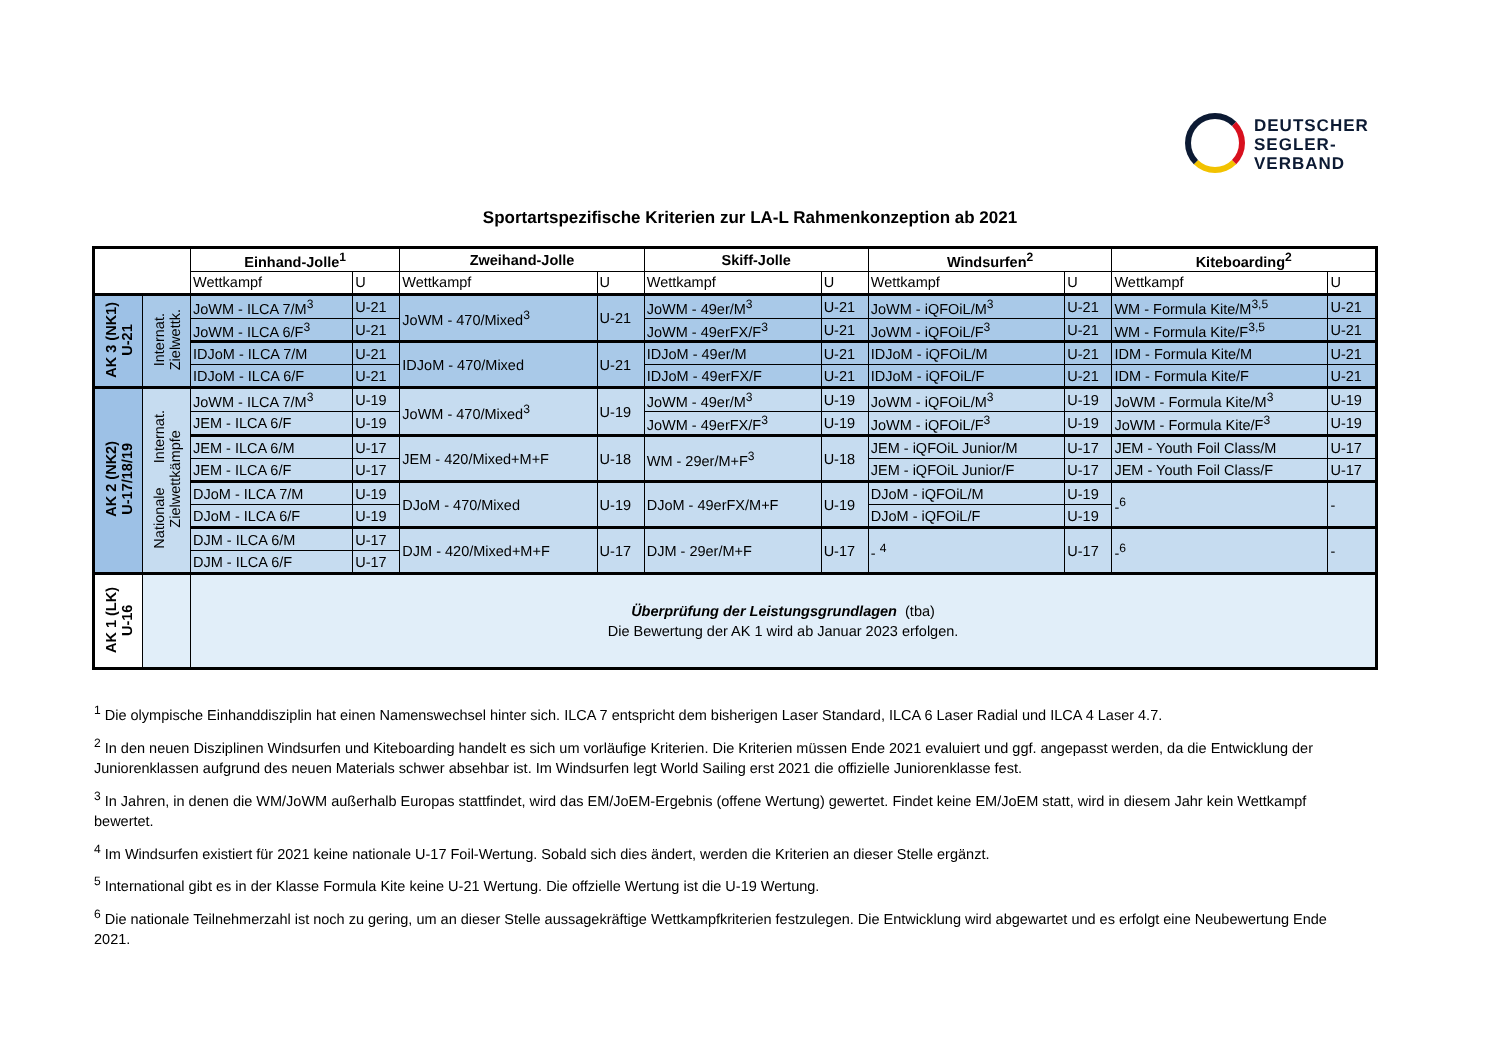DEUTSCHER
SEGLER-
VERBAND
Sportartspezifische Kriterien zur LA-L Rahmenkonzeption ab 2021
| | | Einhand-Jolle<sup>1</sup> | | Zweihand-Jolle | | Skiff-Jolle | | Windsurfen<sup>2</sup> | | Kiteboarding<sup>2</sup> | |
| --- | --- | --- | --- | --- | --- | --- | --- | --- | --- | --- | --- |
| | | Wettkampf | U | Wettkampf | U | Wettkampf | U | Wettkampf | U | Wettkampf | U |
| AK 3 (NK1) U-21 | Internat. Zielwettk. | JoWM - ILCA 7/M<sup>3</sup> | U-21 | JoWM - 470/Mixed<sup>3</sup> | U-21 | JoWM - 49er/M<sup>3</sup> | U-21 | JoWM - iQFOiL/M<sup>3</sup> | U-21 | WM - Formula Kite/M<sup>3,5</sup> | U-21 |
| | | JoWM - ILCA 6/F<sup>3</sup> | U-21 | | | JoWM - 49erFX/F<sup>3</sup> | U-21 | JoWM - iQFOiL/F<sup>3</sup> | U-21 | WM - Formula Kite/F<sup>3,5</sup> | U-21 |
| | | IDJoM - ILCA 7/M | U-21 | IDJoM - 470/Mixed | U-21 | IDJoM - 49er/M | U-21 | IDJoM - iQFOiL/M | U-21 | IDM - Formula Kite/M | U-21 |
| | | IDJoM - ILCA 6/F | U-21 | | | IDJoM - 49erFX/F | U-21 | IDJoM - iQFOiL/F | U-21 | IDM - Formula Kite/F | U-21 |
| AK 2 (NK2) U-17/18/19 | Nationale Internat. Zielwettkämpfe | JoWM - ILCA 7/M<sup>3</sup> | U-19 | JoWM - 470/Mixed<sup>3</sup> | U-19 | JoWM - 49er/M<sup>3</sup> | U-19 | JoWM - iQFOiL/M<sup>3</sup> | U-19 | JoWM - Formula Kite/M<sup>3</sup> | U-19 |
| | | JEM - ILCA 6/F | U-19 | | | JoWM - 49erFX/F<sup>3</sup> | U-19 | JoWM - iQFOiL/F<sup>3</sup> | U-19 | JoWM - Formula Kite/F<sup>3</sup> | U-19 |
| | | JEM - ILCA 6/M | U-17 | JEM - 420/Mixed+M+F | U-18 | WM - 29er/M+F<sup>3</sup> | U-18 | JEM - iQFOiL Junior/M | U-17 | JEM - Youth Foil Class/M | U-17 |
| | | JEM - ILCA 6/F | U-17 | | | | | JEM - iQFOiL Junior/F | U-17 | JEM - Youth Foil Class/F | U-17 |
| | | DJoM - ILCA 7/M | U-19 | DJoM - 470/Mixed | U-19 | DJoM - 49erFX/M+F | U-19 | DJoM - iQFOiL/M | U-19 | -<sup>6</sup> | - |
| | | DJoM - ILCA 6/F | U-19 | | | | | DJoM - iQFOiL/F | U-19 | | |
| | | DJM - ILCA 6/M | U-17 | DJM - 420/Mixed+M+F | U-17 | DJM - 29er/M+F | U-17 | - <sup>4</sup> | U-17 | -<sup>6</sup> | - |
| | | DJM - ILCA 6/F | U-17 | | | | | | | | |
| AK 1 (LK) U-16 | | Überprüfung der Leistungsgrundlagen (tba) Die Bewertung der AK 1 wird ab Januar 2023 erfolgen. | | | | | | | | | |
<sup>1</sup> Die olympische Einhanddisziplin hat einen Namenswechsel hinter sich. ILCA 7 entspricht dem bisherigen Laser Standard, ILCA 6 Laser Radial und ILCA 4 Laser 4.7.
<sup>2</sup> In den neuen Disziplinen Windsurfen und Kiteboarding handelt es sich um vorläufige Kriterien. Die Kriterien müssen Ende 2021 evaluiert und ggf. angepasst werden, da die Entwicklung der Juniorenklassen aufgrund des neuen Materials schwer absehbar ist. Im Windsurfen legt World Sailing erst 2021 die offizielle Juniorenklasse fest.
<sup>3</sup> In Jahren, in denen die WM/JoWM außerhalb Europas stattfindet, wird das EM/JoEM-Ergebnis (offene Wertung) gewertet. Findet keine EM/JoEM statt, wird in diesem Jahr kein Wettkampf bewertet.
<sup>4</sup> Im Windsurfen existiert für 2021 keine nationale U-17 Foil-Wertung. Sobald sich dies ändert, werden die Kriterien an dieser Stelle ergänzt.
<sup>5</sup> International gibt es in der Klasse Formula Kite keine U-21 Wertung. Die offzielle Wertung ist die U-19 Wertung.
<sup>6</sup> Die nationale Teilnehmerzahl ist noch zu gering, um an dieser Stelle aussagekräftige Wettkampfkriterien festzulegen. Die Entwicklung wird abgewartet und es erfolgt eine Neubewertung Ende 2021.